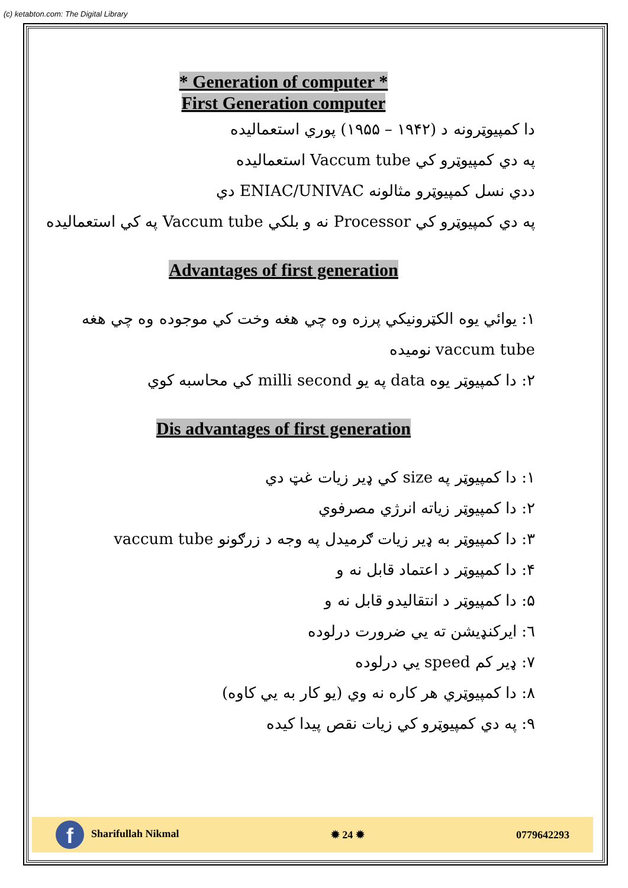(c) ketabton.com: The Digital Library
* Generation of computer *
First Generation computer
دا کمپیوټرونه د (۱۹۴۲ – ۱۹۵۵) پوري استعمالیده
په دي کمپیوټرو کي Vaccum tube استعمالیده
ددي نسل کمپیوټرو مثالونه ENIAC/UNIVAC دي
په دي کمپیوټرو کي Processor نه و بلکي Vaccum tube په کي استعمالیده
Advantages of first generation
۱: یوائي یوه الکټرونیکي پرزه وه چي هغه وخت کي موجوده وه چي هغه vaccum tube نومیده
۲: دا کمپیوټر یوه data په یو milli second کي محاسبه کوي
Dis advantages of first generation
۱: دا کمپیوټر په size کي ډیر زیات غټ دي
۲: دا کمپیوټر زیاته انرژي مصرفوي
۳: دا کمپیوټر به ډیر زیات ګرمیدل په وجه د زرګونو vaccum tube
۴: دا کمپیوټر د اعتماد قابل نه و
۵: دا کمپیوټر د انتقالیدو قابل نه و
٦: ایرکنډیشن ته یي ضرورت درلوده
۷: ډیر کم speed یي درلوده
۸: دا کمپیوټري هر کاره نه وي (یو کار به یي کاوه)
۹: په دي کمپیوټرو کي زیات نقص پیدا کیده
f Sharifullah Nikmal ✹ 24 ✹ 0779642293